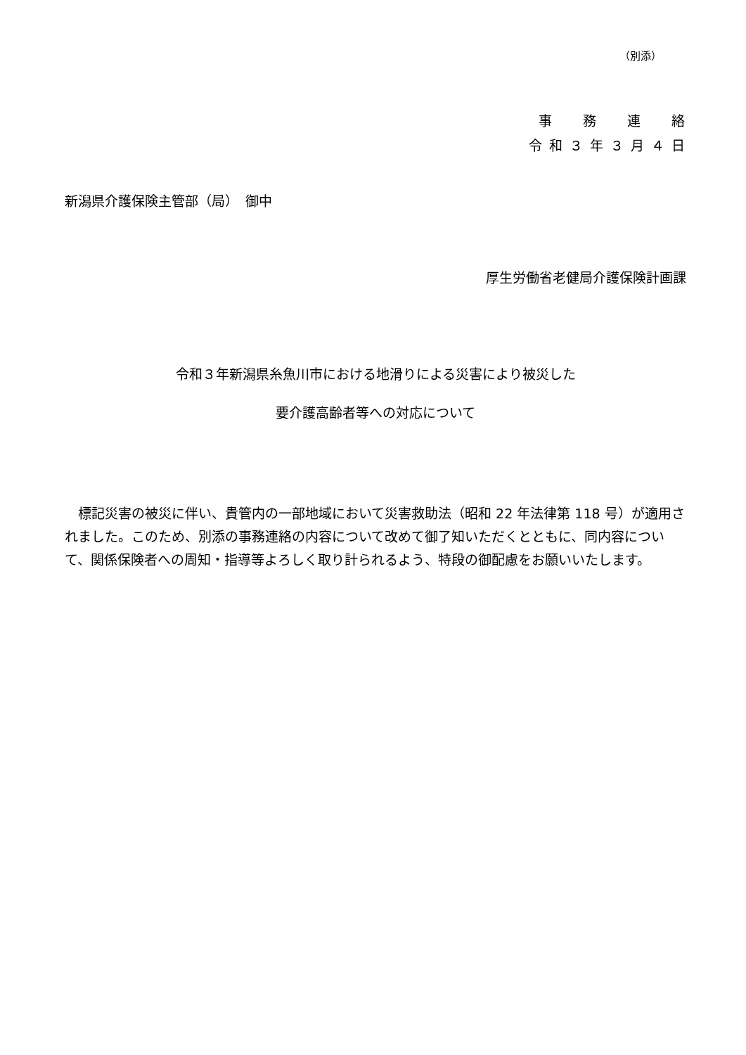（別添）
事　　務　　連　　絡
令 和 ３ 年 ３ 月 ４ 日
新潟県介護保険主管部（局）　御中
厚生労働省老健局介護保険計画課
令和３年新潟県糸魚川市における地滑りによる災害により被災した
要介護高齢者等への対応について
標記災害の被災に伴い、貴管内の一部地域において災害救助法（昭和 22 年法律第 118 号）が適用されました。このため、別添の事務連絡の内容について改めて御了知いただくとともに、同内容について、関係保険者への周知・指導等よろしく取り計られるよう、特段の御配慮をお願いいたします。